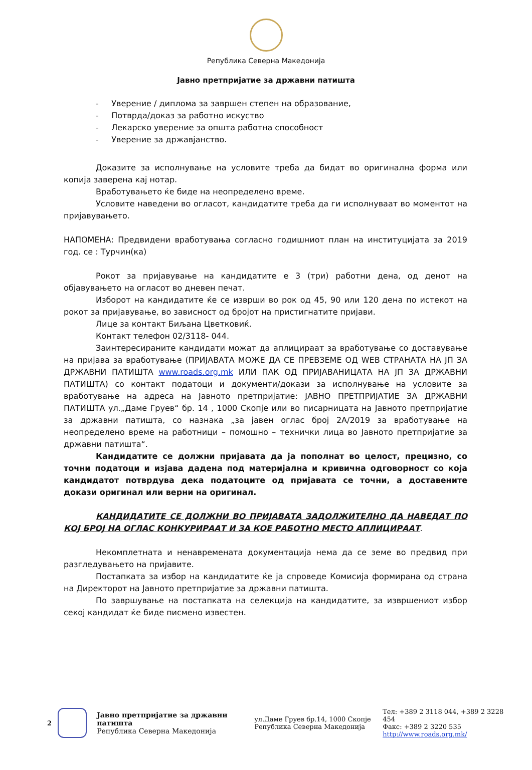Република Северна Македонија
Јавно претпријатие за државни патишта
- Уверение / диплома за завршен степен на образование,
- Потврда/доказ за работно искуство
- Лекарско уверение за општа работна способност
- Уверение за државјанство.
Доказите за исполнување на условите треба да бидат во оригинална форма или копија заверена кај нотар.
Вработувањето ќе биде на неопределено време.
Условите наведени во огласот, кандидатите треба да ги исполнуваат во моментот на пријавувањето.
НАПОМЕНА: Предвидени вработувања согласно годишниот план на институцијата за 2019 год. се : Турчин(ка)
Рокот за пријавување на кандидатите е 3 (три) работни дена, од денот на објавувањето на огласот во дневен печат.
Изборот на кандидатите ќе се изврши во рок од 45, 90 или 120 дена по истекот на рокот за пријавување, во зависност од бројот на пристигнатите пријави.
Лице за контакт Биљана Цветковиќ.
Контакт телефон 02/3118- 044.
Заинтересираните кандидати можат да аплицираат за вработување со доставување на пријава за вработување (ПРИЈАВАТА МОЖЕ ДА СЕ ПРЕВЗЕМЕ ОД WEB СТРАНАТА НА ЈП ЗА ДРЖАВНИ ПАТИШТА www.roads.org.mk ИЛИ ПАК ОД ПРИЈАВАНИЦАТА НА ЈП ЗА ДРЖАВНИ ПАТИШТА) со контакт податоци и документи/докази за исполнување на условите за вработување на адреса на Јавното претпријатие: ЈАВНО ПРЕТПРИЈАТИЕ ЗА ДРЖАВНИ ПАТИШТА ул.„Даме Груев“ бр. 14 , 1000 Скопје или во писарницата на Јавното претпријатие за државни патишта, со назнака „за јавен оглас број 2А/2019 за вработување на неопределено време на работници – помошно – технички лица во Јавното претпријатие за државни патишта“.
Кандидатите се должни пријавата да ја пополнат во целост, прецизно, со точни податоци и изјава дадена под материјална и кривична одговорност со која кандидатот потврдува дека податоците од пријавата се точни, а доставените докази оригинал или верни на оригинал.
КАНДИДАТИТЕ СЕ ДОЛЖНИ ВО ПРИЈАВАТА ЗАДОЛЖИТЕЛНО ДА НАВЕДАТ ПО КОЈ БРОЈ НА ОГЛАС КОНКУРИРААТ И ЗА КОЕ РАБОТНО МЕСТО АПЛИЦИРААТ.
Некомплетната и ненавремената документација нема да се земе во предвид при разгледувањето на пријавите.
Постапката за избор на кандидатите ќе ја спроведе Комисија формирана од страна на Директорот на Јавното претпријатие за државни патишта.
По завршување на постапката на селекција на кандидатите, за извршениот избор секој кандидат ќе биде писмено известен.
2
Јавно претпријатие за државни патишта
Република Северна Македонија
ул.Даме Груев бр.14, 1000 Скопје
Република Северна Македонија
Тел: +389 2 3118 044, +389 2 3228 454
Факс: +389 2 3220 535
http://www.roads.org.mk/